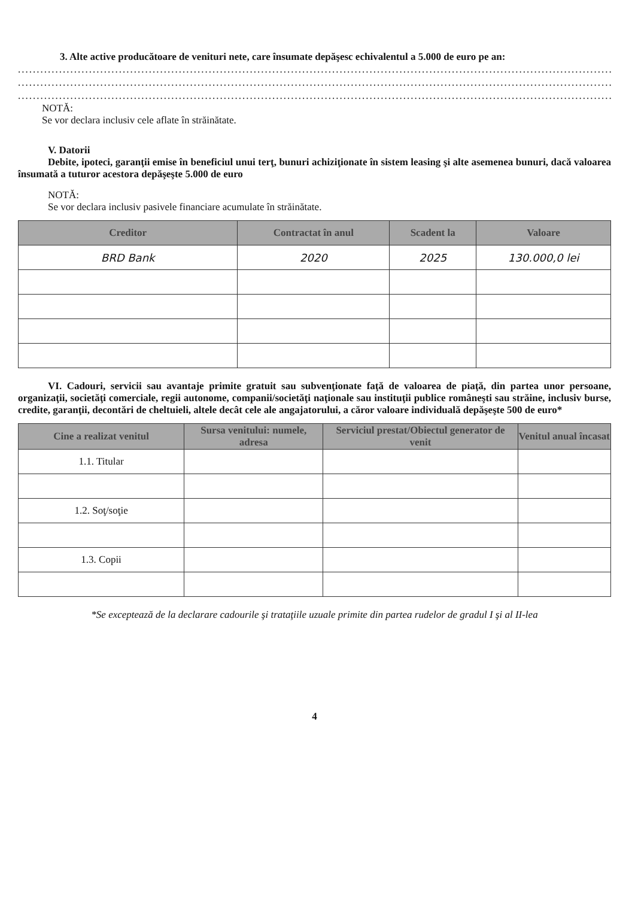3. Alte active producătoare de venituri nete, care însumate depăşesc echivalentul a 5.000 de euro pe an:
............................................................................................................................................................................
............................................................................................................................................................................
............................................................................................................................................................................
NOTĂ:
Se vor declara inclusiv cele aflate în străinătate.
V. Datorii
Debite, ipoteci, garanţii emise în beneficiul unui terţ, bunuri achiziţionate în sistem leasing şi alte asemenea bunuri, dacă valoarea însumată a tuturor acestora depăşeşte 5.000 de euro
NOTĂ:
Se vor declara inclusiv pasivele financiare acumulate în străinătate.
| Creditor | Contractat în anul | Scadent la | Valoare |
| --- | --- | --- | --- |
| BRD Bank | 2020 | 2025 | 130.000,0 lei |
VI. Cadouri, servicii sau avantaje primite gratuit sau subvenţionate faţă de valoarea de piaţă, din partea unor persoane, organizaţii, societăţi comerciale, regii autonome, companii/societăţi naţionale sau instituţii publice româneşti sau străine, inclusiv burse, credite, garanţii, decontări de cheltuieli, altele decât cele ale angajatorului, a căror valoare individuală depăşeşte 500 de euro*
| Cine a realizat venitul | Sursa venitului: numele, adresa | Serviciul prestat/Obiectul generator de venit | Venitul anual încasat |
| --- | --- | --- | --- |
| 1.1. Titular | | | |
| 1.2. Soţ/soţie | | | |
| 1.3. Copii | | | |
*Se exceptează de la declarare cadourile şi trataţiile uzuale primite din partea rudelor de gradul I şi al II-lea
4